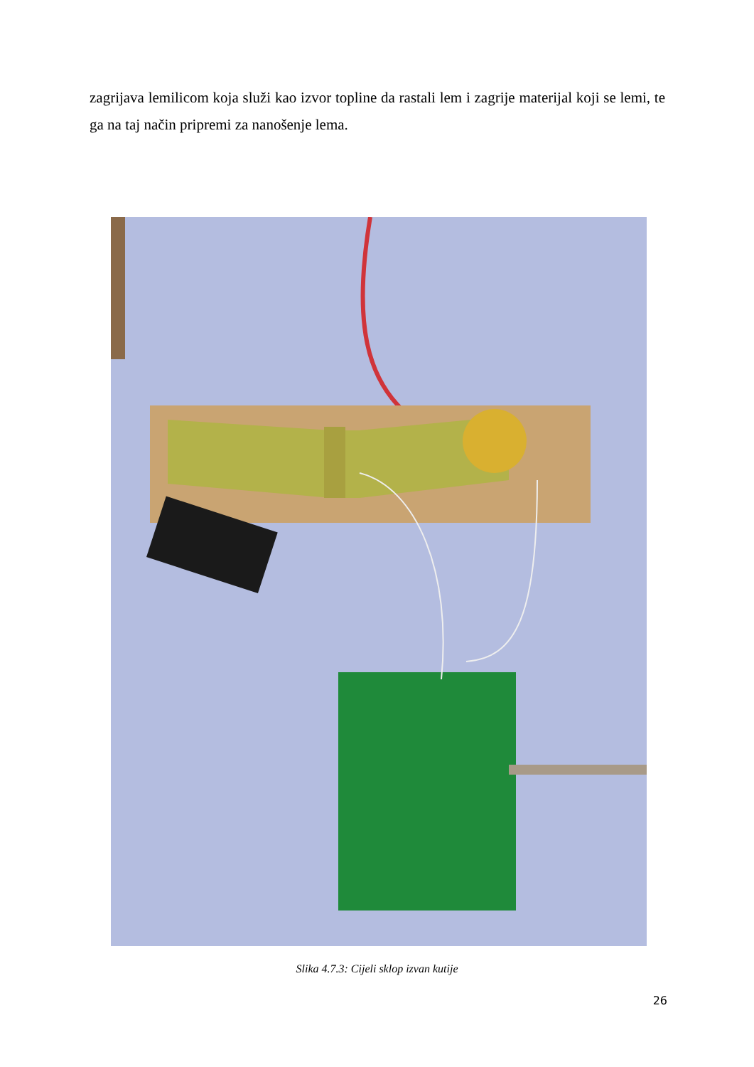zagrijava lemilicom koja služi kao izvor topline da rastali lem i zagrije materijal koji se lemi, te ga na taj način pripremi za nanošenje lema.
Slika 4.7.3: Cijeli sklop izvan kutije
26